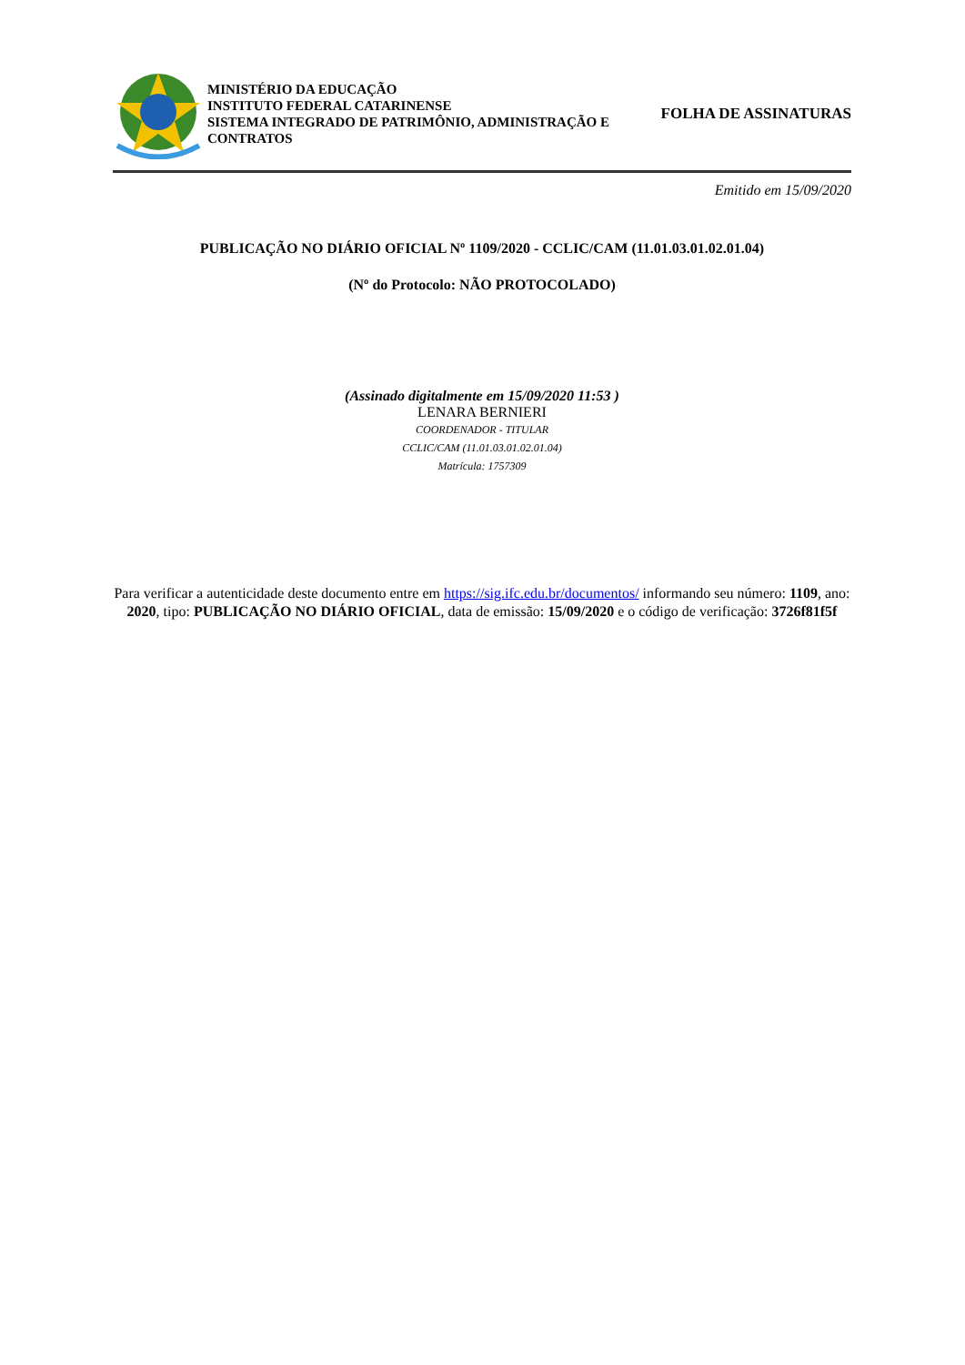MINISTÉRIO DA EDUCAÇÃO
INSTITUTO FEDERAL CATARINENSE
SISTEMA INTEGRADO DE PATRIMÔNIO, ADMINISTRAÇÃO E CONTRATOS
FOLHA DE ASSINATURAS
Emitido em 15/09/2020
PUBLICAÇÃO NO DIÁRIO OFICIAL Nº 1109/2020 - CCLIC/CAM (11.01.03.01.02.01.04)
(Nº do Protocolo: NÃO PROTOCOLADO)
(Assinado digitalmente em 15/09/2020 11:53 )
LENARA BERNIERI
COORDENADOR - TITULAR
CCLIC/CAM (11.01.03.01.02.01.04)
Matrícula: 1757309
Para verificar a autenticidade deste documento entre em https://sig.ifc.edu.br/documentos/ informando seu número: 1109, ano: 2020, tipo: PUBLICAÇÃO NO DIÁRIO OFICIAL, data de emissão: 15/09/2020 e o código de verificação: 3726f81f5f